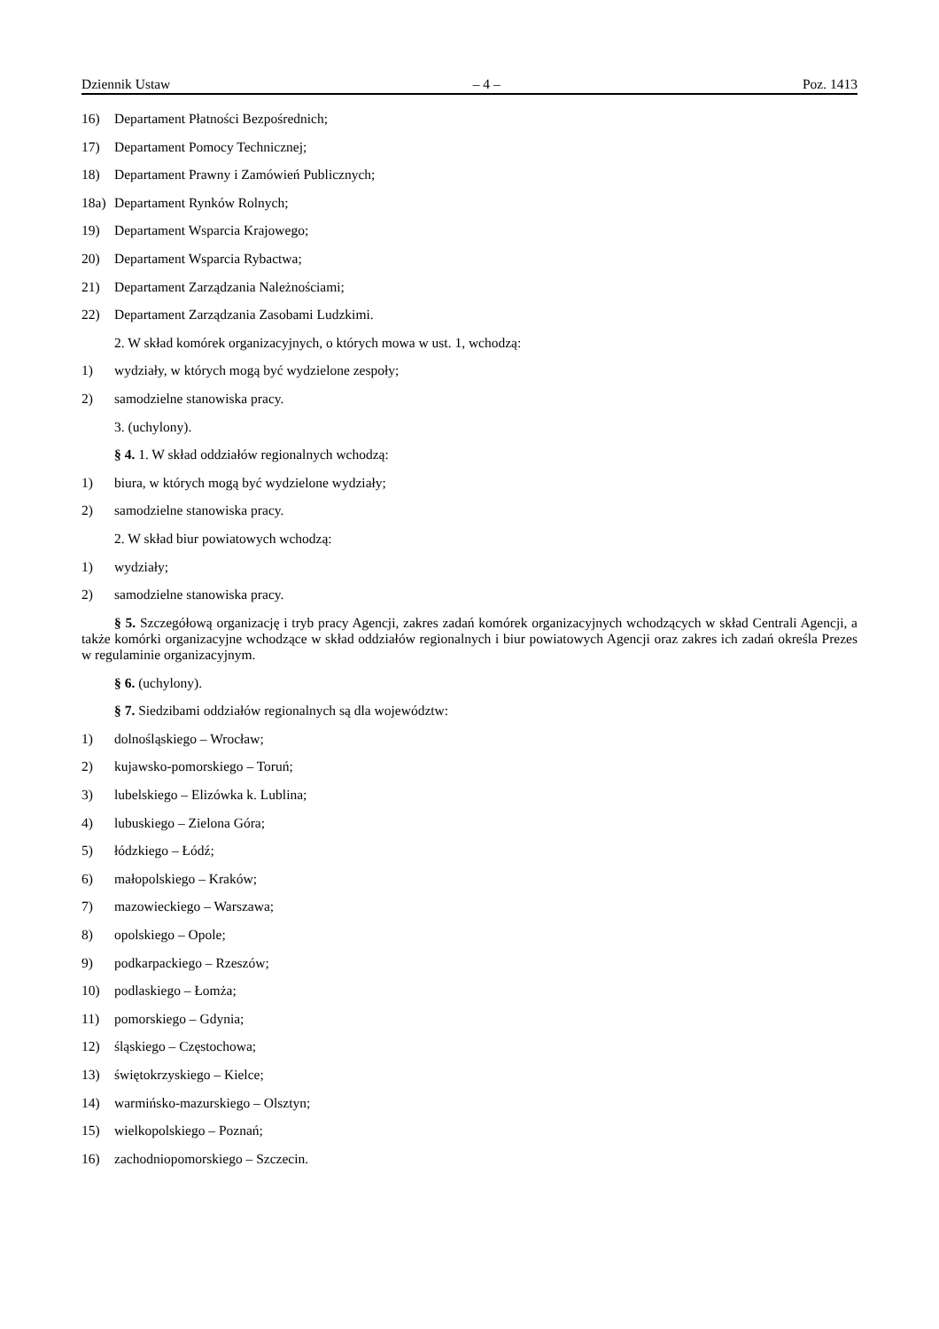Dziennik Ustaw – 4 – Poz. 1413
16) Departament Płatności Bezpośrednich;
17) Departament Pomocy Technicznej;
18) Departament Prawny i Zamówień Publicznych;
18a) Departament Rynków Rolnych;
19) Departament Wsparcia Krajowego;
20) Departament Wsparcia Rybactwa;
21) Departament Zarządzania Należnościami;
22) Departament Zarządzania Zasobami Ludzkimi.
2. W skład komórek organizacyjnych, o których mowa w ust. 1, wchodzą:
1) wydziały, w których mogą być wydzielone zespoły;
2) samodzielne stanowiska pracy.
3. (uchylony).
§ 4. 1. W skład oddziałów regionalnych wchodzą:
1) biura, w których mogą być wydzielone wydziały;
2) samodzielne stanowiska pracy.
2. W skład biur powiatowych wchodzą:
1) wydziały;
2) samodzielne stanowiska pracy.
§ 5. Szczegółową organizację i tryb pracy Agencji, zakres zadań komórek organizacyjnych wchodzących w skład Centrali Agencji, a także komórki organizacyjne wchodzące w skład oddziałów regionalnych i biur powiatowych Agencji oraz zakres ich zadań określa Prezes w regulaminie organizacyjnym.
§ 6. (uchylony).
§ 7. Siedzibami oddziałów regionalnych są dla województw:
1) dolnośląskiego – Wrocław;
2) kujawsko-pomorskiego – Toruń;
3) lubelskiego – Elizówka k. Lublina;
4) lubuskiego – Zielona Góra;
5) łódzkiego – Łódź;
6) małopolskiego – Kraków;
7) mazowieckiego – Warszawa;
8) opolskiego – Opole;
9) podkarpackiego – Rzeszów;
10) podlaskiego – Łomża;
11) pomorskiego – Gdynia;
12) śląskiego – Częstochowa;
13) świętokrzyskiego – Kielce;
14) warmińsko-mazurskiego – Olsztyn;
15) wielkopolskiego – Poznań;
16) zachodniopomorskiego – Szczecin.